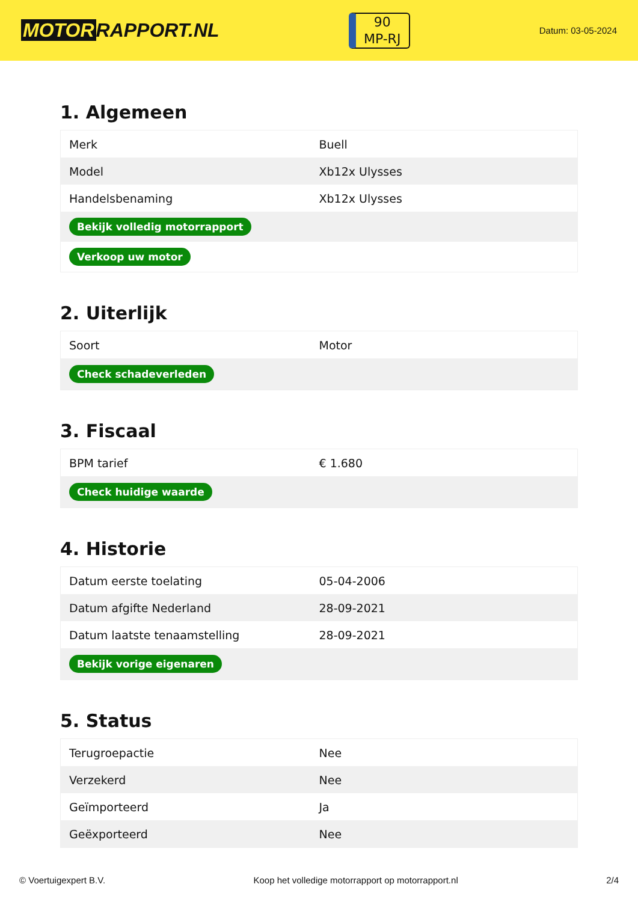MOTOR RAPPORT.NL
90
MP-RJ
Datum: 03-05-2024
1. Algemeen
| Merk | Buell |
| Model | Xb12x Ulysses |
| Handelsbenaming | Xb12x Ulysses |
| Bekijk volledig motorrapport | |
| Verkoop uw motor | |
2. Uiterlijk
| Soort | Motor |
| Check schadeverleden | |
3. Fiscaal
| BPM tarief | € 1.680 |
| Check huidige waarde | |
4. Historie
| Datum eerste toelating | 05-04-2006 |
| Datum afgifte Nederland | 28-09-2021 |
| Datum laatste tenaamstelling | 28-09-2021 |
| Bekijk vorige eigenaren | |
5. Status
| Terugroepactie | Nee |
| Verzekerd | Nee |
| Geïmporteerd | Ja |
| Geëxporteerd | Nee |
© Voertuigexpert B.V. Koop het volledige motorrapport op motorrapport.nl 2/4